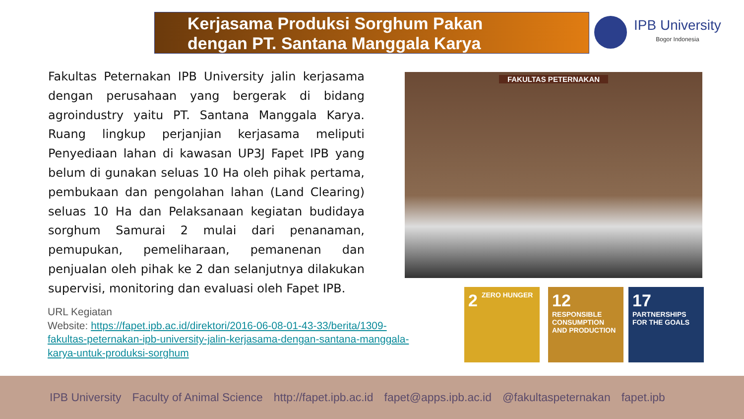Kerjasama Produksi Sorghum Pakan
dengan PT. Santana Manggala Karya
IPB University
Bogor Indonesia
Fakultas Peternakan IPB University jalin kerjasama dengan perusahaan yang bergerak di bidang agroindustry yaitu PT. Santana Manggala Karya. Ruang lingkup perjanjian kerjasama meliputi Penyediaan lahan di kawasan UP3J Fapet IPB yang belum di gunakan seluas 10 Ha oleh pihak pertama, pembukaan dan pengolahan lahan (Land Clearing) seluas 10 Ha dan Pelaksanaan kegiatan budidaya sorghum Samurai 2 mulai dari penanaman, pemupukan, pemeliharaan, pemanenan dan penjualan oleh pihak ke 2 dan selanjutnya dilakukan supervisi, monitoring dan evaluasi oleh Fapet IPB.
URL Kegiatan
Website: https://fapet.ipb.ac.id/direktori/2016-06-08-01-43-33/berita/1309-fakultas-peternakan-ipb-university-jalin-kerjasama-dengan-santana-manggala-karya-untuk-produksi-sorghum
FAKULTAS PETERNAKAN
2 ZERO HUNGER
12 RESPONSIBLE CONSUMPTION AND PRODUCTION
17 PARTNERSHIPS FOR THE GOALS
IPB University Faculty of Animal Science http://fapet.ipb.ac.id fapet@apps.ipb.ac.id @fakultaspeternakan fapet.ipb